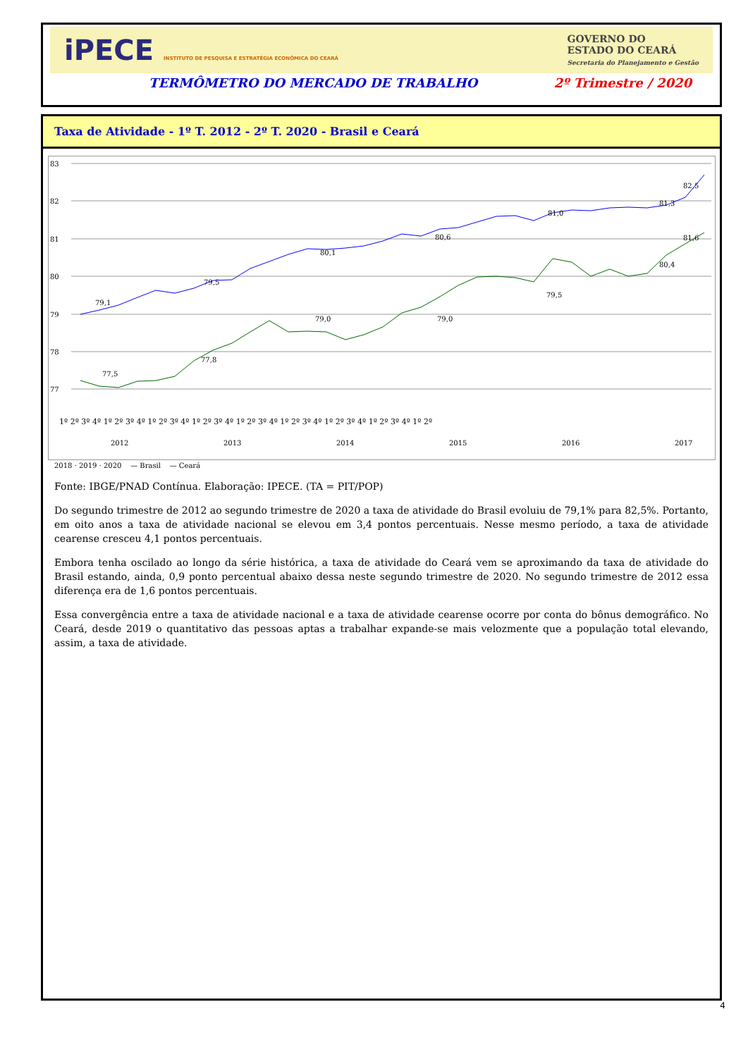iPECE INSTITUTO DE PESQUISA E ESTRATÉGIA ECONÔMICA DO CEARÁ
GOVERNO DO
ESTADO DO CEARÁ
Secretaria do Planejamento e Gestão
TERMÔMETRO DO MERCADO DE TRABALHO 2º Trimestre / 2020
Taxa de Atividade - 1º T. 2012 - 2º T. 2020 - Brasil e Ceará
83
82
81
80
79
78
77
79,1
79,5
80,1
80,6
81,0
81,3
77,5
77,8
79,0
79,0
79,5
80,4
82,5
81,6
1º 2º 3º 4º 1º 2º 3º 4º 1º 2º 3º 4º 1º 2º 3º 4º 1º 2º 3º 4º 1º 2º 3º 4º 1º 2º 3º 4º 1º 2º 3º 4º 1º 2º
2012
2013
2014
2015
2016
2017
2018 · 2019 · 2020 — Brasil — Ceará
Fonte: IBGE/PNAD Contínua. Elaboração: IPECE. (TA = PIT/POP)
Do segundo trimestre de 2012 ao segundo trimestre de 2020 a taxa de atividade do Brasil evoluiu de 79,1% para 82,5%. Portanto, em oito anos a taxa de atividade nacional se elevou em 3,4 pontos percentuais. Nesse mesmo período, a taxa de atividade cearense cresceu 4,1 pontos percentuais.
Embora tenha oscilado ao longo da série histórica, a taxa de atividade do Ceará vem se aproximando da taxa de atividade do Brasil estando, ainda, 0,9 ponto percentual abaixo dessa neste segundo trimestre de 2020. No segundo trimestre de 2012 essa diferença era de 1,6 pontos percentuais.
Essa convergência entre a taxa de atividade nacional e a taxa de atividade cearense ocorre por conta do bônus demográfico. No Ceará, desde 2019 o quantitativo das pessoas aptas a trabalhar expande-se mais velozmente que a população total elevando, assim, a taxa de atividade.
4